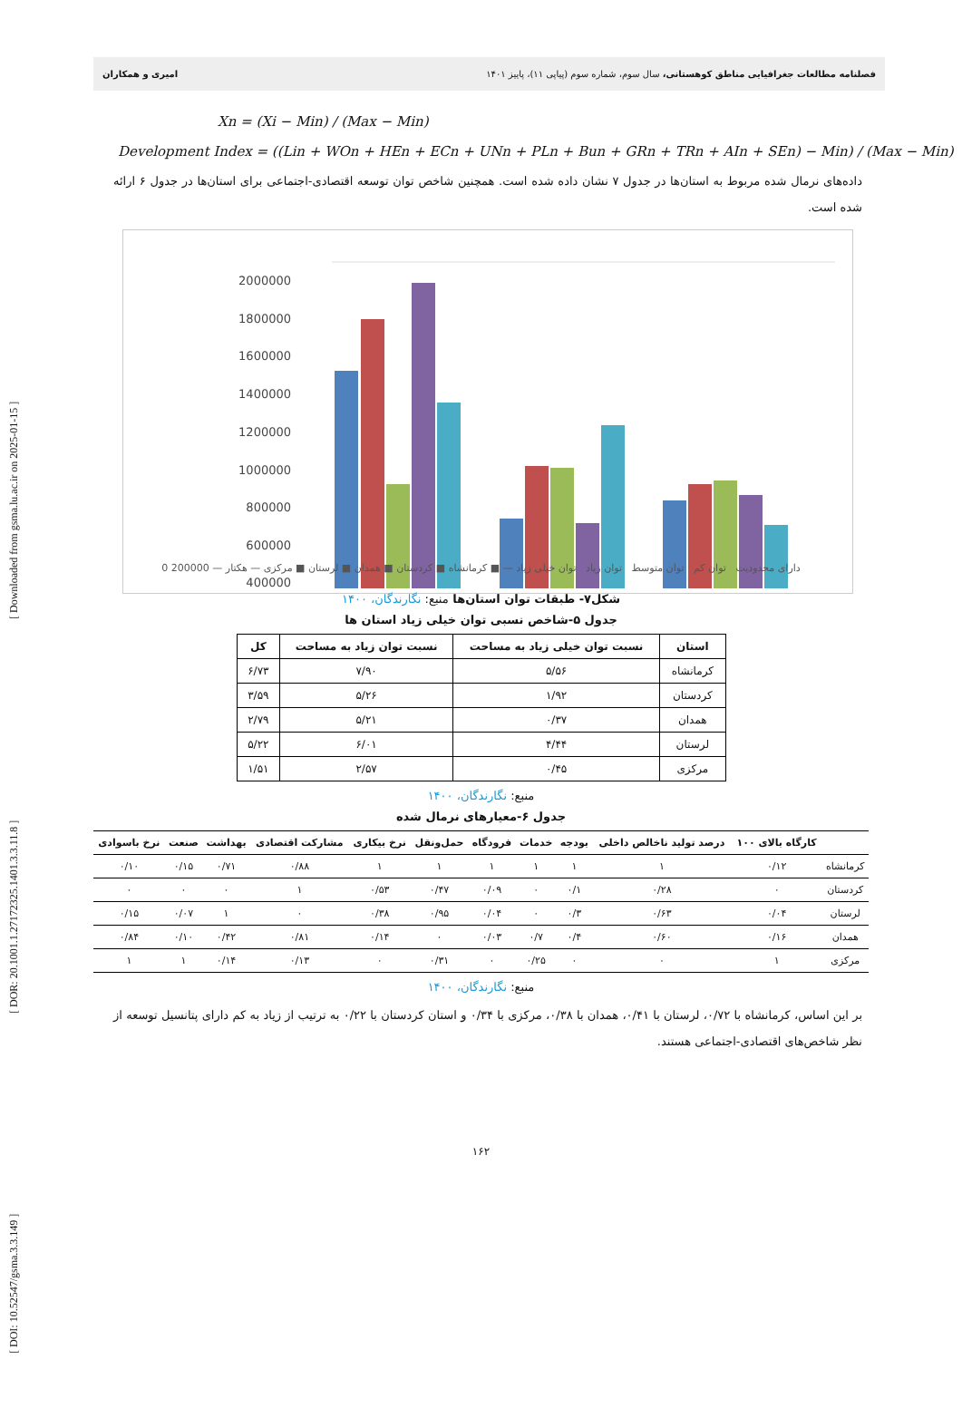[ DOI: 10.52547/gsma.3.3.149 ] [ DOR: 20.1001.1.27172325.1401.3.3.11.8 ] [ Downloaded from gsma.lu.ac.ir on 2025-01-15 ]
فصلنامه مطالعات جغرافیایی مناطق کوهستانی، سال سوم، شماره سوم (پیاپی ۱۱)، پاییز ۱۴۰۱ امیری و همکاران
Xn = (Xi − Min) / (Max − Min)
Development Index = ((Lin + WOn + HEn + ECn + UNn + PLn + Bun + GRn + TRn + AIn + SEn) − Min) / (Max − Min)
داده‌های نرمال شده مربوط به استان‌ها در جدول ۷ نشان داده شده است. همچنین شاخص توان توسعه اقتصادی-اجتماعی برای استان‌ها در جدول ۶ ارائه شده است.
2000000
1800000
1600000
1400000
1200000
1000000
800000
600000
400000
دارای محدودیت توان کم توان متوسط توان زیاد توان خیلی زیاد — ■ کرمانشاه ■ کردستان ■ همدان ■ لرستان ■ مرکزی — هکتار — 200000 0
شکل۷- طبقات توان استان‌ها منبع: نگارندگان، ۱۴۰۰
جدول ۵-شاخص نسبی توان خیلی زیاد استان ها
| استان | نسبت توان خیلی زیاد به مساحت | نسبت توان زیاد به مساحت | کل |
| --- | --- | --- | --- |
| کرمانشاه | ۵/۵۶ | ۷/۹۰ | ۶/۷۳ |
| کردستان | ۱/۹۲ | ۵/۲۶ | ۳/۵۹ |
| همدان | ۰/۳۷ | ۵/۲۱ | ۲/۷۹ |
| لرستان | ۴/۴۴ | ۶/۰۱ | ۵/۲۲ |
| مرکزی | ۰/۴۵ | ۲/۵۷ | ۱/۵۱ |
منبع: نگارندگان، ۱۴۰۰
جدول ۶-معیارهای نرمال شده
| | کارگاه بالای ۱۰۰ | درصد تولید ناخالص داخلی | بودجه | خدمات | فرودگاه | حمل‌ونقل | نرخ بیکاری | مشارکت اقتصادی | بهداشت | صنعت | نرخ باسوادی |
| --- | --- | --- | --- | --- | --- | --- | --- | --- | --- | --- | --- |
| کرمانشاه | ۰/۱۲ | ۱ | ۱ | ۱ | ۱ | ۱ | ۱ | ۰/۸۸ | ۰/۷۱ | ۰/۱۵ | ۰/۱۰ |
| کردستان | ۰ | ۰/۲۸ | ۰/۱ | ۰ | ۰/۰۹ | ۰/۴۷ | ۰/۵۳ | ۱ | ۰ | ۰ | ۰ |
| لرستان | ۰/۰۴ | ۰/۶۳ | ۰/۳ | ۰ | ۰/۰۴ | ۰/۹۵ | ۰/۳۸ | ۰ | ۱ | ۰/۰۷ | ۰/۱۵ |
| همدان | ۰/۱۶ | ۰/۶۰ | ۰/۴ | ۰/۷ | ۰/۰۳ | ۰ | ۰/۱۴ | ۰/۸۱ | ۰/۴۲ | ۰/۱۰ | ۰/۸۴ |
| مرکزی | ۱ | ۰ | ۰ | ۰/۲۵ | ۰ | ۰/۳۱ | ۰ | ۰/۱۳ | ۰/۱۴ | ۱ | ۱ |
منبع: نگارندگان، ۱۴۰۰
بر این اساس، کرمانشاه با ۰/۷۲، لرستان با ۰/۴۱، همدان با ۰/۳۸، مرکزی با ۰/۳۴ و استان کردستان با ۰/۲۲ به ترتیب از زیاد به کم دارای پتانسیل توسعه از نظر شاخص‌های اقتصادی-اجتماعی هستند.
۱۶۲